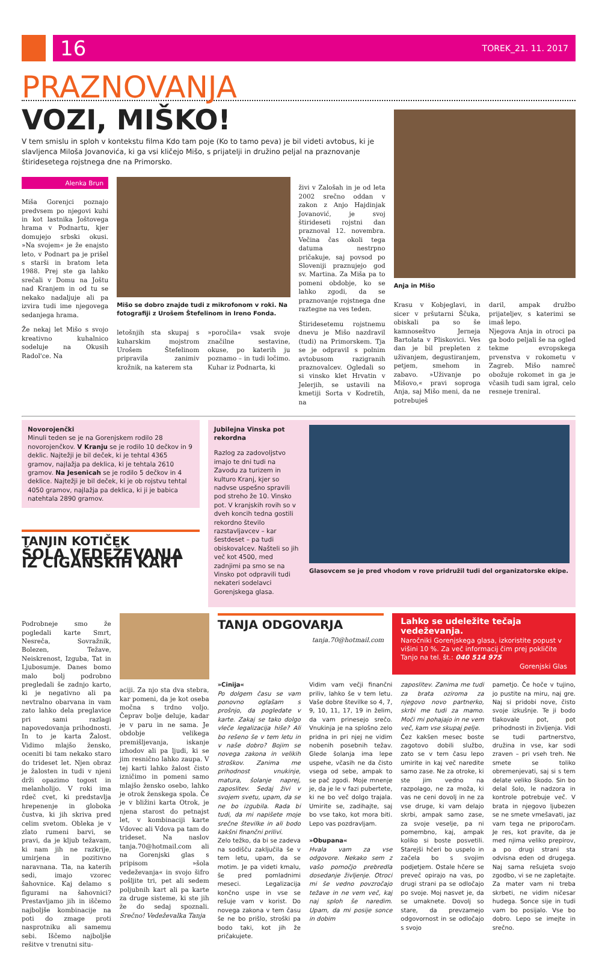16 TOREK_21. 11. 2017
PRAZNOVANJA
VOZI, MIŠKO!
V tem smislu in sploh v kontekstu filma Kdo tam poje (Ko to tamo peva) je bil videti avtobus, ki je slavljenca Miloša Jovanovića, ki ga vsi kličejo Mišo, s prijatelji in družino peljal na praznovanje štiridesetega rojstnega dne na Primorsko.
Alenka Brun
Miša Gorenjci poznajo predvsem po njegovi kuhi in kot lastnika Joštovega hrama v Podnartu, kjer domujejo srbski okusi. »Na svojem« je že enajsto leto, v Podnart pa je prišel s starši in bratom leta 1988. Prej ste ga lahko srečali v Domu na Joštu nad Kranjem in od tu se nekako nadaljuje ali pa izvira tudi ime njegovega sedanjega hrama.
Že nekaj let Mišo s svojo kreativno kuhalnico sodeluje na Okusih Radol'ce. Na
Mišo se dobro znajde tudi z mikrofonom v roki. Na fotografiji z Urošem Štefelinom in Ireno Fonda.
letošnjih sta skupaj s kuharskim mojstrom Urošem Štefelinom pripravila zanimiv krožnik, na katerem sta
»poročila« vsak svoje značilne sestavine, okuse, po katerih ju poznamo – in tudi ločimo. Kuhar iz Podnarta, ki
živi v Zalošah in je od leta 2002 srečno oddan v zakon z Anjo Hajdinjak Jovanović, je svoj štirideseti rojstni dan praznoval 12. novembra. Večina čas okoli tega datuma nestrpno pričakuje, saj povsod po Sloveniji praznujejo god sv. Martina. Za Miša pa to pomeni obdobje, ko se lahko zgodi, da se praznovanje rojstnega dne raztegne na ves teden.
Štiridesetemu rojstnemu dnevu je Mišo nazdravil (tudi) na Primorskem. Tja se je odpravil s polnim avtobusom razigranih praznovalcev. Ogledali so si vinsko klet Hrvatin v Jelerjih, se ustavili na kmetiji Sorta v Kodretih, na
Anja in Mišo
Krasu v Kobjeglavi, in sicer v pršutarni Ščuka, obiskali pa so še kamnoseštvo Jerneja Bartolata v Pliskovici. Ves dan je bil prepleten z uživanjem, degustiranjem, petjem, smehom in zabavo. »Uživanje po Mišovo,« pravi soproga Anja, saj Mišo meni, da ne potrebuješ
daril, ampak družbo prijateljev, s katerimi se imaš lepo.
Njegova Anja in otroci pa ga bodo peljali še na ogled tekme evropskega prvenstva v rokometu v Zagreb. Mišo namreč obožuje rokomet in ga je včasih tudi sam igral, celo resneje treniral.
Novorojenčki
Minuli teden se je na Gorenjskem rodilo 28 novorojenčkov. V Kranju se je rodilo 10 dečkov in 9 deklic. Najtežji je bil deček, ki je tehtal 4365 gramov, najlažja pa deklica, ki je tehtala 2610 gramov. Na Jesenicah se je rodilo 5 dečkov in 4 deklice. Najtežji je bil deček, ki je ob rojstvu tehtal 4050 gramov, najlažja pa deklica, ki ji je babica natehtala 2890 gramov.
TANJIN KOTIČEK
ŠOLA VEDEŽEVANJA IZ CIGANSKIH KART
Jubilejna Vinska pot rekordna
Razlog za zadovoljstvo imajo te dni tudi na Zavodu za turizem in kulturo Kranj, kjer so nadvse uspešno spravili pod streho že 10. Vinsko pot. V kranjskih rovih so v dveh koncih tedna gostili rekordno število razstavljavcev – kar šestdeset – pa tudi obiskovalcev. Našteli so jih več kot 4500, med zadnjimi pa smo se na Vinsko pot odpravili tudi nekateri sodelavci Gorenjskega glasa.
Glasovcem se je pred vhodom v rove pridružil tudi del organizatorske ekipe.
Podrobneje smo že pogledali karte Smrt, Nesreča, Sovražnik, Bolezen, Težave, Neiskrenost, Izguba, Tat in Ljubosumje. Danes bomo malo bolj podrobno pregledali še zadnjo karto, ki je negativno ali pa nevtralno obarvana in vam zato lahko dela preglavice pri sami razlagi napovedovanja prihodnosti. In to je karta Žalost. Vidimo mlajšo žensko, oceniti bi tam nekako staro do trideset let. Njen obraz je žalosten in tudi v njeni drži opazimo togost in melanholijo. V roki ima rdeč cvet, ki predstavlja hrepenenje in globoka čustva, ki jih skriva pred celim svetom. Obleka je v zlato rumeni barvi, se pravi, da je kljub težavam, ki nam jih ne razkrije, umirjena in pozitivno naravnana. Tla, na katerih sedi, imajo vzorec šahovnice. Kaj delamo s figurami na šahovnici? Prestavljamo jih in iščemo najboljše kombinacije na poti do zmage proti nasprotniku ali samemu sebi. Iščemo najboljše rešitve v trenutni situ-
aciji. Za njo sta dva stebra, kar pomeni, da je kot oseba močna s trdno voljo. Čeprav bolje deluje, kadar je v paru in ne sama. Je obdobje velikega premišljevanja, iskanje izhodov ali pa ljudi, ki se jim resnično lahko zaupa. V tej karti lahko žalost čisto izničimo in pomeni samo mlajšo žensko osebo, lahko je otrok ženskega spola. Če je v bližini karta Otrok, je njena starost do petnajst let, v kombinaciji karte Vdovec ali Vdova pa tam do trideset. Na naslov tanja.70@hotmail.com ali na Gorenjski glas s pripisom »šola vedeževanja« in svojo šifro pošljite tri, pet ali sedem poljubnih kart ali pa karte za druge sisteme, ki ste jih že do sedaj spoznali. Srečno! Vedeževalka Tanja
TANJA ODGOVARJA
tanja.70@hotmail.com
Lahko se udeležite tečaja vedeževanja.
Naročniki Gorenjskega glasa, izkoristite popust v višini 10 %. Za več informacij čim prej pokličite Tanjo na tel. št.: 040 514 975
Gorenjski Glas
»Cinija«
Po dolgem času se vam ponovno oglašam s prošnjo, da pogledate v karte. Zakaj se tako dolgo vleče legalizacija hiše? Ali bo rešeno še v tem letu in v naše dobro? Bojim se novega zakona in velikih stroškov. Zanima me prihodnost vnukinje, matura, šolanje naprej, zaposlitev. Sedaj živi v svojem svetu, upam, da se ne bo izgubila. Rada bi tudi, da mi napišete moje srečne številke in ali bodo kakšni finančni prilivi.
Zelo težko, da bi se zadeva na sodišču zaključila še v tem letu, upam, da se motim. Je pa videti kmalu, še pred pomladnimi meseci. Legalizacija končno uspe in vse se rešuje vam v korist. Do novega zakona v tem času še ne bo prišlo, stroški pa bodo taki, kot jih že pričakujete.
Vidim vam večji finančni priliv, lahko še v tem letu. Vaše dobre številke so 4, 7, 9, 10, 11, 17, 19 in želim, da vam prinesejo srečo. Vnukinja je na splošno zelo pridna in pri njej ne vidim nobenih posebnih težav. Glede šolanja ima lepe uspehe, včasih ne da čisto vsega od sebe, ampak to se pač zgodi. Moje mnenje je, da je le v fazi pubertete, ki ne bo več dolgo trajala. Umirite se, zadihajte, saj bo vse tako, kot mora biti. Lepo vas pozdravljam.
»Obupana«
Hvala vam za vse odgovore. Nekako sem z vašo pomočjo prebredla dosedanje življenje. Otroci mi še vedno povzročajo težave in ne vem več, kaj naj sploh še naredim. Upam, da mi posije sonce in dobim
zaposlitev. Zanima me tudi za brata oziroma za njegovo novo partnerko, skrbi me tudi za mamo. Moči mi pohajajo in ne vem več, kam vse skupaj pelje.
Čez kakšen mesec boste zagotovo dobili službo, zato se v tem času lepo umirite in kaj več naredite samo zase. Ne za otroke, ki ste jim vedno na razpolago, ne za moža, ki vas ne ceni dovolj in ne za vse druge, ki vam delajo skrbi, ampak samo zase, za svoje veselje, pa ni pomembno, kaj, ampak koliko si boste posvetili. Starejši hčeri bo uspelo in začela bo s svojim podjetjem. Ostale hčere se preveč opirajo na vas, po drugi strani pa se odločajo po svoje. Moj nasvet je, da se umaknete. Dovolj so stare, da prevzamejo odgovornost in se odločajo s svojo
pametjo. Če hoče v tujino, jo pustite na miru, naj gre. Naj si pridobi nove, čisto svoje izkušnje. Te ji bodo tlakovale pot, pot prihodnosti in življenja. Vidi se tudi partnerstvo, družina in vse, kar sodi zraven – pri vseh treh. Ne smete se toliko obremenjevati, saj si s tem delate veliko škodo. Sin bo delal šolo, le nadzora in kontrole potrebuje več. V brata in njegovo ljubezen se ne smete vmešavati, jaz vam tega ne priporočam. Je res, kot pravite, da je med njima veliko prepirov, a po drugi strani sta odvisna eden od drugega. Naj sama rešujeta svojo zgodbo, vi se ne zapletajte. Za mater vam ni treba skrbeti, ne vidim ničesar hudega. Sonce sije in tudi vam bo posijalo. Vse bo dobro. Lepo se imejte in srečno.